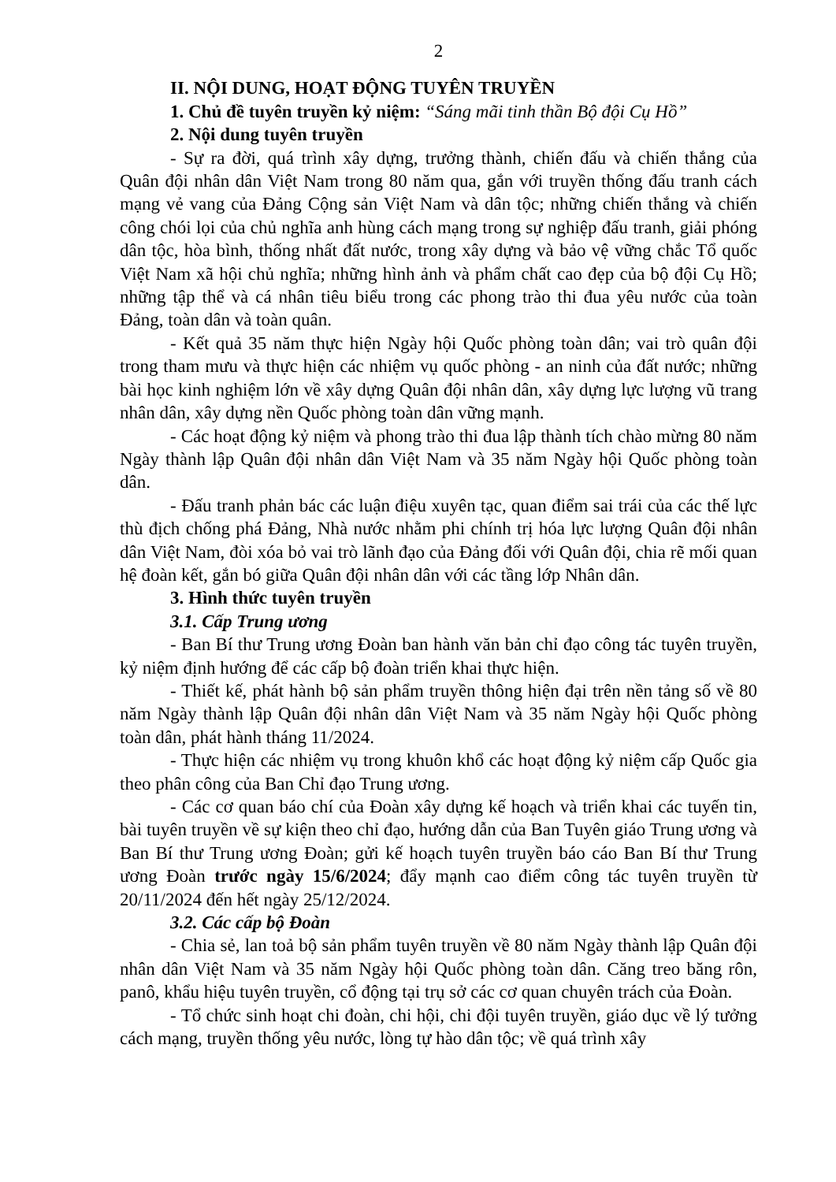2
II. NỘI DUNG, HOẠT ĐỘNG TUYÊN TRUYỀN
1. Chủ đề tuyên truyền kỷ niệm: “Sáng mãi tinh thần Bộ đội Cụ Hồ”
2. Nội dung tuyên truyền
- Sự ra đời, quá trình xây dựng, trưởng thành, chiến đấu và chiến thắng của Quân đội nhân dân Việt Nam trong 80 năm qua, gắn với truyền thống đấu tranh cách mạng vẻ vang của Đảng Cộng sản Việt Nam và dân tộc; những chiến thắng và chiến công chói lọi của chủ nghĩa anh hùng cách mạng trong sự nghiệp đấu tranh, giải phóng dân tộc, hòa bình, thống nhất đất nước, trong xây dựng và bảo vệ vững chắc Tổ quốc Việt Nam xã hội chủ nghĩa; những hình ảnh và phẩm chất cao đẹp của bộ đội Cụ Hồ; những tập thể và cá nhân tiêu biểu trong các phong trào thi đua yêu nước của toàn Đảng, toàn dân và toàn quân.
- Kết quả 35 năm thực hiện Ngày hội Quốc phòng toàn dân; vai trò quân đội trong tham mưu và thực hiện các nhiệm vụ quốc phòng - an ninh của đất nước; những bài học kinh nghiệm lớn về xây dựng Quân đội nhân dân, xây dựng lực lượng vũ trang nhân dân, xây dựng nền Quốc phòng toàn dân vững mạnh.
- Các hoạt động kỷ niệm và phong trào thi đua lập thành tích chào mừng 80 năm Ngày thành lập Quân đội nhân dân Việt Nam và 35 năm Ngày hội Quốc phòng toàn dân.
- Đấu tranh phản bác các luận điệu xuyên tạc, quan điểm sai trái của các thế lực thù địch chống phá Đảng, Nhà nước nhằm phi chính trị hóa lực lượng Quân đội nhân dân Việt Nam, đòi xóa bỏ vai trò lãnh đạo của Đảng đối với Quân đội, chia rẽ mối quan hệ đoàn kết, gắn bó giữa Quân đội nhân dân với các tầng lớp Nhân dân.
3. Hình thức tuyên truyền
3.1. Cấp Trung ương
- Ban Bí thư Trung ương Đoàn ban hành văn bản chỉ đạo công tác tuyên truyền, kỷ niệm định hướng để các cấp bộ đoàn triển khai thực hiện.
- Thiết kế, phát hành bộ sản phẩm truyền thông hiện đại trên nền tảng số về 80 năm Ngày thành lập Quân đội nhân dân Việt Nam và 35 năm Ngày hội Quốc phòng toàn dân, phát hành tháng 11/2024.
- Thực hiện các nhiệm vụ trong khuôn khổ các hoạt động kỷ niệm cấp Quốc gia theo phân công của Ban Chỉ đạo Trung ương.
- Các cơ quan báo chí của Đoàn xây dựng kế hoạch và triển khai các tuyến tin, bài tuyên truyền về sự kiện theo chỉ đạo, hướng dẫn của Ban Tuyên giáo Trung ương và Ban Bí thư Trung ương Đoàn; gửi kế hoạch tuyên truyền báo cáo Ban Bí thư Trung ương Đoàn trước ngày 15/6/2024; đẩy mạnh cao điểm công tác tuyên truyền từ 20/11/2024 đến hết ngày 25/12/2024.
3.2. Các cấp bộ Đoàn
- Chia sẻ, lan toả bộ sản phẩm tuyên truyền về 80 năm Ngày thành lập Quân đội nhân dân Việt Nam và 35 năm Ngày hội Quốc phòng toàn dân. Căng treo băng rôn, panô, khẩu hiệu tuyên truyền, cổ động tại trụ sở các cơ quan chuyên trách của Đoàn.
- Tổ chức sinh hoạt chi đoàn, chi hội, chi đội tuyên truyền, giáo dục về lý tưởng cách mạng, truyền thống yêu nước, lòng tự hào dân tộc; về quá trình xây